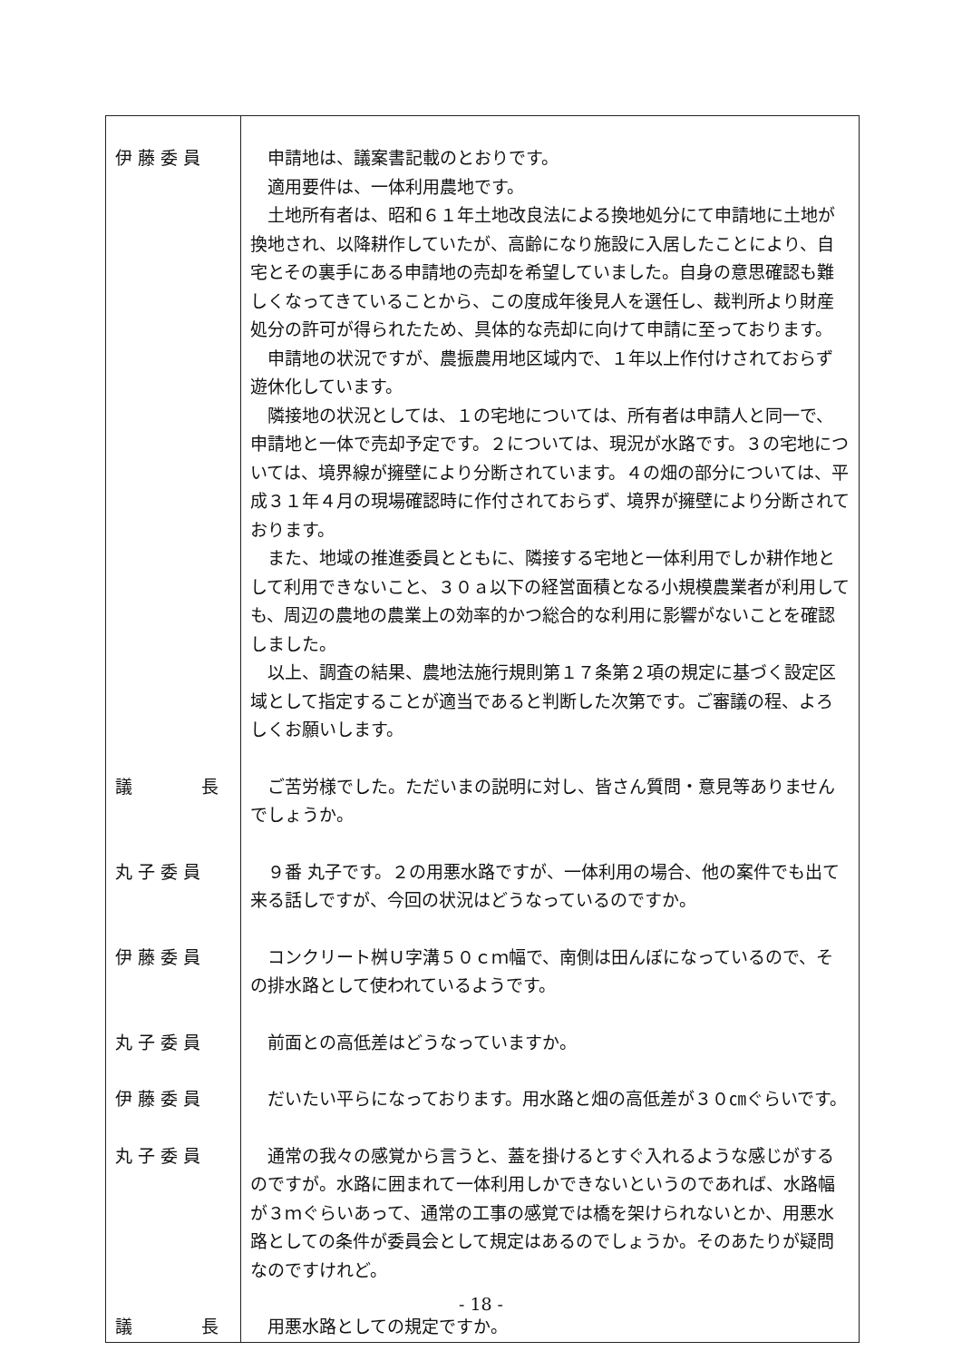| 伊 藤 委 員 | 申請地は、議案書記載のとおりです。 適用要件は、一体利用農地です。 土地所有者は、昭和６１年土地改良法による換地処分にて申請地に土地が換地され、以降耕作していたが、高齢になり施設に入居したことにより、自宅とその裏手にある申請地の売却を希望していました。自身の意思確認も難しくなってきていることから、この度成年後見人を選任し、裁判所より財産処分の許可が得られたため、具体的な売却に向けて申請に至っております。 申請地の状況ですが、農振農用地区域内で、１年以上作付けされておらず遊休化しています。 隣接地の状況としては、１の宅地については、所有者は申請人と同一で、申請地と一体で売却予定です。２については、現況が水路です。３の宅地については、境界線が擁壁により分断されています。４の畑の部分については、平成３１年４月の現場確認時に作付されておらず、境界が擁壁により分断されております。 また、地域の推進委員とともに、隣接する宅地と一体利用でしか耕作地として利用できないこと、３０ａ以下の経営面積となる小規模農業者が利用しても、周辺の農地の農業上の効率的かつ総合的な利用に影響がないことを確認しました。 以上、調査の結果、農地法施行規則第１７条第２項の規定に基づく設定区域として指定することが適当であると判断した次第です。ご審議の程、よろしくお願いします。 |
| 議 長 | ご苦労様でした。ただいまの説明に対し、皆さん質問・意見等ありませんでしょうか。 |
| 丸 子 委 員 | ９番 丸子です。２の用悪水路ですが、一体利用の場合、他の案件でも出て来る話しですが、今回の状況はどうなっているのですか。 |
| 伊 藤 委 員 | コンクリート桝Ｕ字溝５０ｃｍ幅で、南側は田んぼになっているので、その排水路として使われているようです。 |
| 丸 子 委 員 | 前面との高低差はどうなっていますか。 |
| 伊 藤 委 員 | だいたい平らになっております。用水路と畑の高低差が３０㎝ぐらいです。 |
| 丸 子 委 員 | 通常の我々の感覚から言うと、蓋を掛けるとすぐ入れるような感じがするのですが。水路に囲まれて一体利用しかできないというのであれば、水路幅が３ｍぐらいあって、通常の工事の感覚では橋を架けられないとか、用悪水路としての条件が委員会として規定はあるのでしょうか。そのあたりが疑問なのですけれど。 |
| 議 長 | 用悪水路としての規定ですか。 |
- 18 -